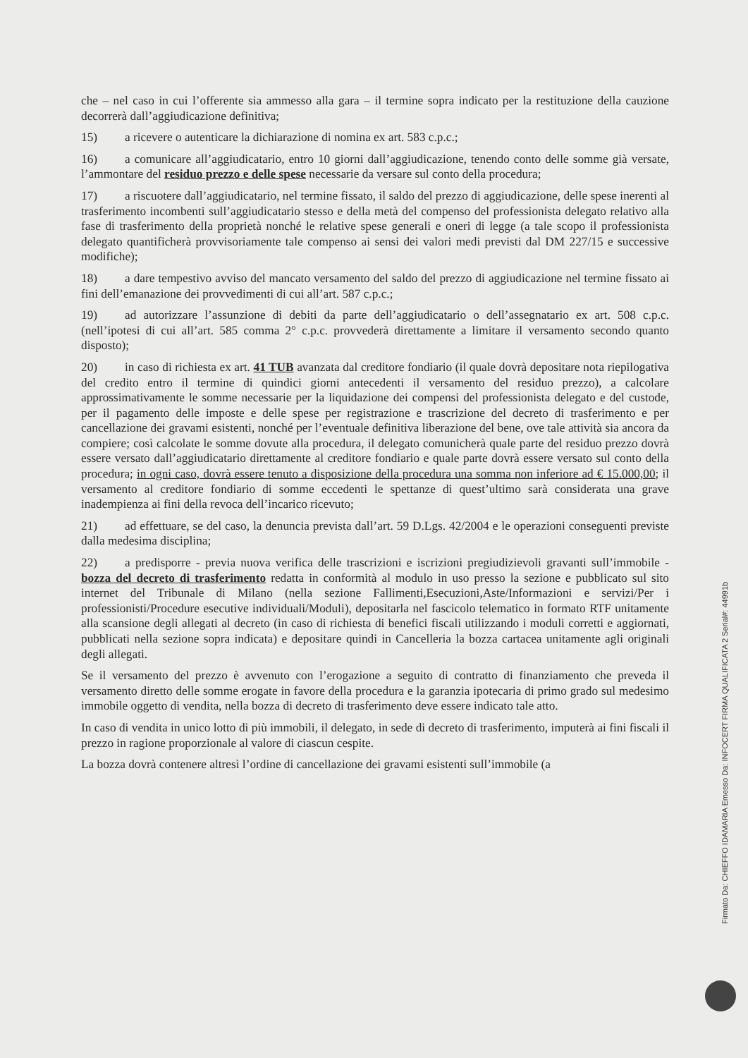che – nel caso in cui l’offerente sia ammesso alla gara – il termine sopra indicato per la restituzione della cauzione decorrerà dall’aggiudicazione definitiva;
15) a ricevere o autenticare la dichiarazione di nomina ex art. 583 c.p.c.;
16) a comunicare all’aggiudicatario, entro 10 giorni dall’aggiudicazione, tenendo conto delle somme già versate, l’ammontare del residuo prezzo e delle spese necessarie da versare sul conto della procedura;
17) a riscuotere dall’aggiudicatario, nel termine fissato, il saldo del prezzo di aggiudicazione, delle spese inerenti al trasferimento incombenti sull’aggiudicatario stesso e della metà del compenso del professionista delegato relativo alla fase di trasferimento della proprietà nonché le relative spese generali e oneri di legge (a tale scopo il professionista delegato quantificherà provvisoriamente tale compenso ai sensi dei valori medi previsti dal DM 227/15 e successive modifiche);
18) a dare tempestivo avviso del mancato versamento del saldo del prezzo di aggiudicazione nel termine fissato ai fini dell’emanazione dei provvedimenti di cui all’art. 587 c.p.c.;
19) ad autorizzare l’assunzione di debiti da parte dell’aggiudicatario o dell’assegnatario ex art. 508 c.p.c. (nell’ipotesi di cui all’art. 585 comma 2° c.p.c. provvederà direttamente a limitare il versamento secondo quanto disposto);
20) in caso di richiesta ex art. 41 TUB avanzata dal creditore fondiario (il quale dovrà depositare nota riepilogativa del credito entro il termine di quindici giorni antecedenti il versamento del residuo prezzo), a calcolare approssimativamente le somme necessarie per la liquidazione dei compensi del professionista delegato e del custode, per il pagamento delle imposte e delle spese per registrazione e trascrizione del decreto di trasferimento e per cancellazione dei gravami esistenti, nonché per l’eventuale definitiva liberazione del bene, ove tale attività sia ancora da compiere; così calcolate le somme dovute alla procedura, il delegato comunicherà quale parte del residuo prezzo dovrà essere versato dall’aggiudicatario direttamente al creditore fondiario e quale parte dovrà essere versato sul conto della procedura; in ogni caso, dovrà essere tenuto a disposizione della procedura una somma non inferiore ad € 15.000,00; il versamento al creditore fondiario di somme eccedenti le spettanze di quest’ultimo sarà considerata una grave inadempienza ai fini della revoca dell’incarico ricevuto;
21) ad effettuare, se del caso, la denuncia prevista dall’art. 59 D.Lgs. 42/2004 e le operazioni conseguenti previste dalla medesima disciplina;
22) a predisporre - previa nuova verifica delle trascrizioni e iscrizioni pregiudizievoli gravanti sull’immobile - bozza del decreto di trasferimento redatta in conformità al modulo in uso presso la sezione e pubblicato sul sito internet del Tribunale di Milano (nella sezione Fallimenti,Esecuzioni,Aste/Informazioni e servizi/Per i professionisti/Procedure esecutive individuali/Moduli), depositarla nel fascicolo telematico in formato RTF unitamente alla scansione degli allegati al decreto (in caso di richiesta di benefici fiscali utilizzando i moduli corretti e aggiornati, pubblicati nella sezione sopra indicata) e depositare quindi in Cancelleria la bozza cartacea unitamente agli originali degli allegati.
Se il versamento del prezzo è avvenuto con l’erogazione a seguito di contratto di finanziamento che preveda il versamento diretto delle somme erogate in favore della procedura e la garanzia ipotecaria di primo grado sul medesimo immobile oggetto di vendita, nella bozza di decreto di trasferimento deve essere indicato tale atto.
In caso di vendita in unico lotto di più immobili, il delegato, in sede di decreto di trasferimento, imputerà ai fini fiscali il prezzo in ragione proporzionale al valore di ciascun cespite.
La bozza dovrà contenere altresì l’ordine di cancellazione dei gravami esistenti sull’immobile (a
Firmato Da: CHIEFFO IDAMARIA Emesso Da: INFOCERT FIRMA QUALIFICATA 2 Serial#: 44991b